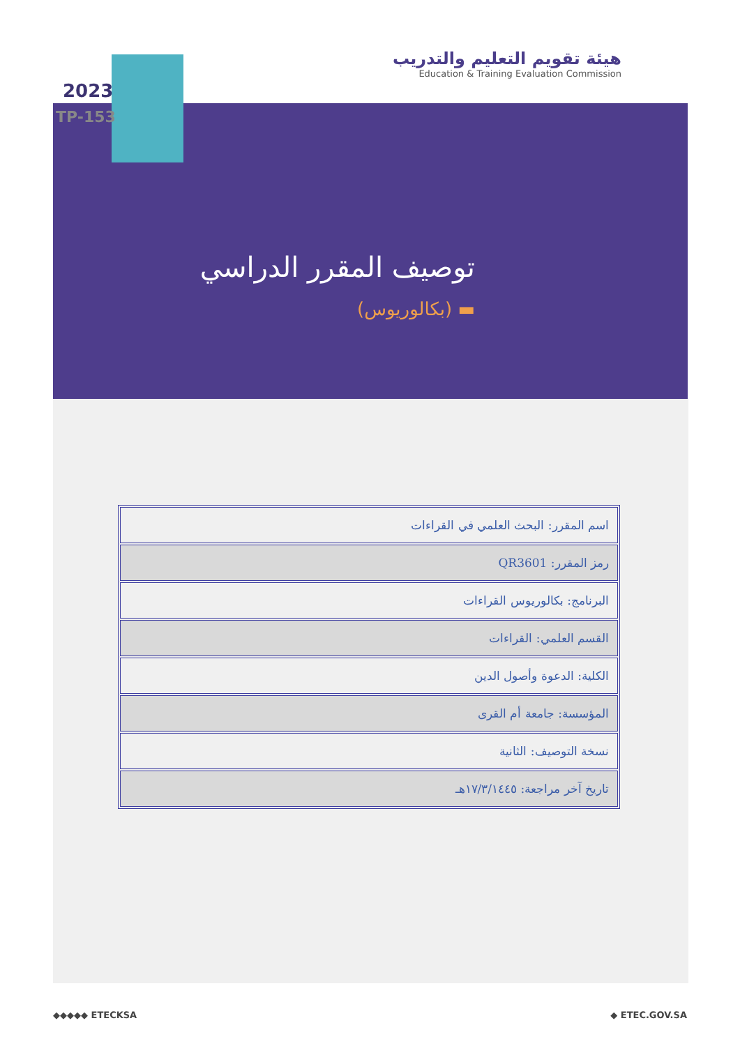هيئة تقويم التعليم والتدريب
Education & Training Evaluation Commission
2023
TP-153
توصيف المقرر الدراسي
▬ (بكالوريوس)
| اسم المقرر: البحث العلمي في القراءات |
| رمز المقرر: QR3601 |
| البرنامج: بكالوريوس القراءات |
| القسم العلمي: القراءات |
| الكلية: الدعوة وأصول الدين |
| المؤسسة: جامعة أم القرى |
| نسخة التوصيف: الثانية |
| تاريخ آخر مراجعة: ١٧/٣/١٤٤٥هـ |
◆◆◆◆◆ ETECKSA ◆ ETEC.GOV.SA